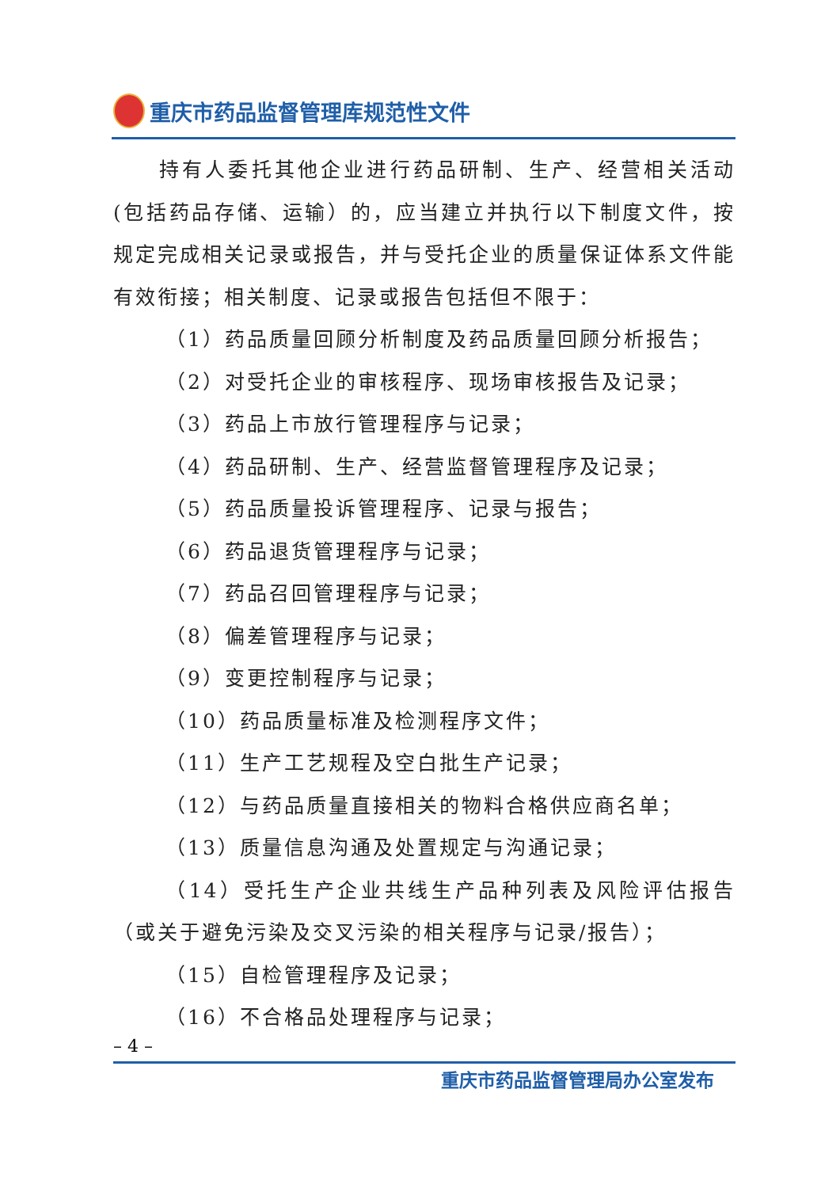重庆市药品监督管理库规范性文件
持有人委托其他企业进行药品研制、生产、经营相关活动(包括药品存储、运输）的，应当建立并执行以下制度文件，按规定完成相关记录或报告，并与受托企业的质量保证体系文件能有效衔接；相关制度、记录或报告包括但不限于：
（1）药品质量回顾分析制度及药品质量回顾分析报告；
（2）对受托企业的审核程序、现场审核报告及记录；
（3）药品上市放行管理程序与记录；
（4）药品研制、生产、经营监督管理程序及记录；
（5）药品质量投诉管理程序、记录与报告；
（6）药品退货管理程序与记录；
（7）药品召回管理程序与记录；
（8）偏差管理程序与记录；
（9）变更控制程序与记录；
（10）药品质量标准及检测程序文件；
（11）生产工艺规程及空白批生产记录；
（12）与药品质量直接相关的物料合格供应商名单；
（13）质量信息沟通及处置规定与沟通记录；
（14）受托生产企业共线生产品种列表及风险评估报告（或关于避免污染及交叉污染的相关程序与记录/报告）；
（15）自检管理程序及记录；
（16）不合格品处理程序与记录；
– 4 –
重庆市药品监督管理局办公室发布